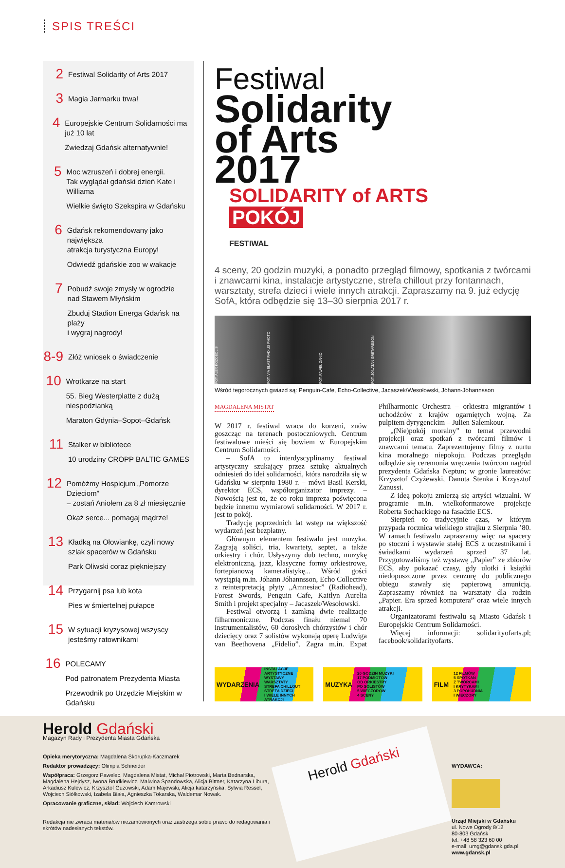SPIS TREŚCI
2
Festiwal Solidarity of Arts 2017
3
Magia Jarmarku trwa!
4
Europejskie Centrum Solidarności ma już 10 lat
Zwiedzaj Gdańsk alternatywnie!
5
Moc wzruszeń i dobrej energii.
Tak wyglądał gdański dzień Kate i Williama
Wielkie święto Szekspira w Gdańsku
6
Gdańsk rekomendowany jako największa
atrakcja turystyczna Europy!
Odwiedź gdańskie zoo w wakacje
7
Pobudź swoje zmysły w ogrodzie
nad Stawem Młyńskim
Zbuduj Stadion Energa Gdańsk na plaży
i wygraj nagrody!
8-9
Złóż wniosek o świadczenie
10
Wrotkarze na start
55. Bieg Westerplatte z dużą niespodzianką
Maraton Gdynia–Sopot–Gdańsk
11
Stalker w bibliotece
10 urodziny CROPP BALTIC GAMES
12
Pomóżmy Hospicjum „Pomorze Dzieciom”
– zostań Aniołem za 8 zł miesięcznie
Okaż serce... pomagaj mądrze!
13
Kładką na Ołowiankę, czyli nowy
szlak spacerów w Gdańsku
Park Oliwski coraz piękniejszy
14
Przygarnij psa lub kota
Pies w śmiertelnej pułapce
15
W sytuacji kryzysowej wszyscy
jesteśmy ratownikami
16
POLECAMY
Pod patronatem Prezydenta Miasta
Przewodnik po Urzędzie Miejskim w Gdańsku
Festiwal
Solidarity of Arts 2017
SOLIDARITY of ARTS
POKÓJ
FESTIWAL
4 sceny, 20 godzin muzyki, a ponadto przegląd filmowy, spotkania z twórcami i znawcami kina, instalacje artystyczne, strefa chillout przy fontannach, warsztaty, strefa dzieci i wiele innych atrakcji. Zapraszamy na 9. już edycję SofA, która odbędzie się 13–30 sierpnia 2017 r.
FOT. ALEX KOZOBOLIS FOT. VIA BLAST RADIUS PHOTO FOT. PAWEŁ ZANIO FOT. JÓNATAN GRÉTARSSON
Wśród tegorocznych gwiazd są: Penguin-Cafe, Echo-Collective, Jacaszek/Wesołowski, Jóhann-Jóhannsson
MAGDALENA MISTAT
W 2017 r. festiwal wraca do korzeni, znów goszcząc na terenach postoczniowych. Centrum festiwalowe mieści się bowiem w Europejskim Centrum Solidarności.
– SofA to interdyscyplinarny festiwal artystyczny szukający przez sztukę aktualnych odniesień do idei solidarności, która narodziła się w Gdańsku w sierpniu 1980 r. – mówi Basil Kerski, dyrektor ECS, współorganizator imprezy. – Nowością jest to, że co roku impreza poświęcona będzie innemu wymiarowi solidarności. W 2017 r. jest to pokój.
Tradycją poprzednich lat wstęp na większość wydarzeń jest bezpłatny.
Głównym elementem festiwalu jest muzyka. Zagrają soliści, tria, kwartety, septet, a także orkiestry i chór. Usłyszymy dub techno, muzykę elektroniczną, jazz, klasyczne formy orkiestrowe, fortepianową kameralistykę... Wśród gości wystąpią m.in. Jóhann Jóhannsson, Echo Collective z reinterpretacją płyty „Amnesiac” (Radiohead), Forest Swords, Penguin Cafe, Kaitlyn Aurelia Smith i projekt specjalny – Jacaszek/Wesołowski.
Festiwal otworzą i zamkną dwie realizacje filharmoniczne. Podczas finału niemal 70 instrumentalistów, 60 dorosłych chórzystów i chór dziecięcy oraz 7 solistów wykonają operę Ludwiga van Beethovena „Fidelio”. Zagra m.in. Expat Philharmonic Orchestra – orkiestra migrantów i uchodźców z krajów ogarniętych wojną. Za pulpitem dyrygenckim – Julien Salemkour.
„(Nie)pokój moralny” to temat przewodni projekcji oraz spotkań z twórcami filmów i znawcami tematu. Zaprezentujemy filmy z nurtu kina moralnego niepokoju. Podczas przeglądu odbędzie się ceremonia wręczenia twórcom nagród prezydenta Gdańska Neptun; w gronie laureatów: Krzysztof Czyżewski, Danuta Stenka i Krzysztof Zanussi.
Z ideą pokoju zmierzą się artyści wizualni. W programie m.in. wielkoformatowe projekcje Roberta Sochackiego na fasadzie ECS.
Sierpień to tradycyjnie czas, w którym przypada rocznica wielkiego strajku z Sierpnia ’80. W ramach festiwalu zapraszamy więc na spacery po stoczni i wystawie stałej ECS z uczestnikami i świadkami wydarzeń sprzed 37 lat. Przygotowaliśmy też wystawę „Papier” ze zbiorów ECS, aby pokazać czasy, gdy ulotki i książki niedopuszczone przez cenzurę do publicznego obiegu stawały się papierową amunicją. Zapraszamy również na warsztaty dla rodzin „Papier. Era sprzed komputera” oraz wiele innych atrakcji.
Organizatorami festiwalu są Miasto Gdańsk i Europejskie Centrum Solidarności.
Więcej informacji: solidarityofarts.pl; facebook/solidarityofarts.
WYDARZENIA
INSTALACJE ARTYSTYCZNE
WYSTAWY
WARSZTATY
STREFA CHILLOUT
STREFA DZIECI
I WIELE INNYCH ATRAKCJI
MUZYKA
20 GODZIN MUZYKI
17 PODMIOTÓW
OD ORKIESTRY
PO SOLISTÓW
5 WIECZORÓW
4 SCENY
FILM
12 FILMÓW
5 SPOTKAŃ
Z TWÓRCAMI
I KRYTYKAMI
3 POPOŁUDNIA
I WIECZORY
Herold Gdański
Magazyn Rady i Prezydenta Miasta Gdańska
Opieka merytoryczna: Magdalena Skorupka-Kaczmarek
Redaktor prowadzący: Olimpia Schneider
Współpraca: Grzegorz Pawelec, Magdalena Mistat, Michał Piotrowski, Marta Bednarska, Magdalena Hejdysz, Iwona Brudkiewicz, Malwina Spandowska, Alicja Bittner, Katarzyna Libura, Arkadiusz Kulewicz, Krzysztof Guzowski, Adam Majewski, Alicja katarzyńska, Sylwia Ressel, Wojciech Siółkowski, Izabela Biała, Agnieszka Tokarska, Waldemar Nowak.
Opracowanie graficzne, skład: Wojciech Kamrowski
Redakcja nie zwraca materiałów niezamówionych oraz zastrzega sobie prawo do redagowania i skrótów nadesłanych tekstów.
Herold Gdański
WYDAWCA:
Urząd Miejski w Gdańsku
ul. Nowe Ogrody 8/12
80-803 Gdańsk
tel. +48 58 323 60 00
e-mail: umg@gdansk.gda.pl
www.gdansk.pl